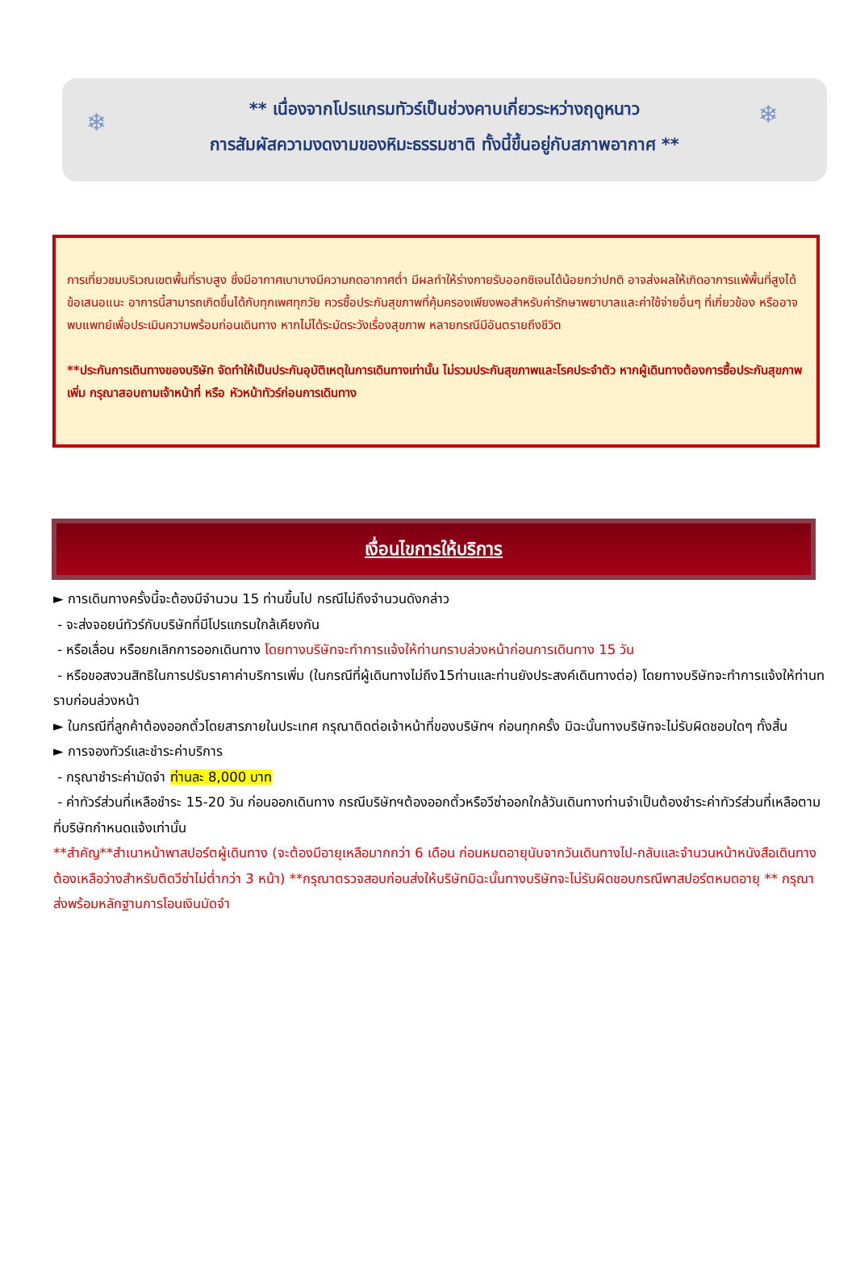❄ ❄
** เนื่องจากโปรแกรมทัวร์เป็นช่วงคาบเกี่ยวระหว่างฤดูหนาว
การสัมผัสความงดงามของหิมะธรรมชาติ ทั้งนี้ขึ้นอยู่กับสภาพอากาศ **
การเที่ยวชมบริเวณเขตพื้นที่ราบสูง ซึ่งมีอากาศเบาบางมีความกดอากาศต่ำ มีผลทำให้ร่างกายรับออกซิเจนได้น้อยกว่าปกติ อาจส่งผลให้เกิดอาการแพ้พื้นที่สูงได้ ข้อเสนอแนะ อาการนี้สามารถเกิดขึ้นได้กับทุกเพศทุกวัย ควรซื้อประกันสุขภาพที่คุ้มครองเพียงพอสำหรับค่ารักษาพยาบาลและค่าใช้จ่ายอื่นๆ ที่เกี่ยวข้อง หรืออาจพบแพทย์เพื่อประเมินความพร้อมก่อนเดินทาง หากไม่ได้ระมัดระวังเรื่องสุขภาพ หลายกรณีมีอันตรายถึงชีวิต
**ประกันการเดินทางของบริษัท จัดทำให้เป็นประกันอุบัติเหตุในการเดินทางเท่านั้น ไม่รวมประกันสุขภาพและโรคประจำตัว หากผู้เดินทางต้องการซื้อประกันสุขภาพเพิ่ม กรุณาสอบถามเจ้าหน้าที่ หรือ หัวหน้าทัวร์ก่อนการเดินทาง
เงื่อนไขการให้บริการ
► การเดินทางครั้งนี้จะต้องมีจำนวน 15 ท่านขึ้นไป กรณีไม่ถึงจำนวนดังกล่าว
- จะส่งจอยน์ทัวร์กับบริษัทที่มีโปรแกรมใกล้เคียงกัน
- หรือเลื่อน หรือยกเลิกการออกเดินทาง โดยทางบริษัทจะทำการแจ้งให้ท่านทราบล่วงหน้าก่อนการเดินทาง 15 วัน
- หรือขอสงวนสิทธิในการปรับราคาค่าบริการเพิ่ม (ในกรณีที่ผู้เดินทางไม่ถึง15ท่านและท่านยังประสงค์เดินทางต่อ) โดยทางบริษัทจะทำการแจ้งให้ท่านทราบก่อนล่วงหน้า
► ในกรณีที่ลูกค้าต้องออกตั๋วโดยสารภายในประเทศ กรุณาติดต่อเจ้าหน้าที่ของบริษัทฯ ก่อนทุกครั้ง มิฉะนั้นทางบริษัทจะไม่รับผิดชอบใดๆ ทั้งสิ้น
► การจองทัวร์และชำระค่าบริการ
- กรุณาชำระค่ามัดจำ ท่านละ 8,000 บาท
- ค่าทัวร์ส่วนที่เหลือชำระ 15-20 วัน ก่อนออกเดินทาง กรณีบริษัทฯต้องออกตั๋วหรือวีซ่าออกใกล้วันเดินทางท่านจำเป็นต้องชำระค่าทัวร์ส่วนที่เหลือตามที่บริษัทกำหนดแจ้งเท่านั้น
**สำคัญ**สำเนาหน้าพาสปอร์ตผู้เดินทาง (จะต้องมีอายุเหลือมากกว่า 6 เดือน ก่อนหมดอายุนับจากวันเดินทางไป-กลับและจำนวนหน้าหนังสือเดินทางต้องเหลือว่างสำหรับติดวีซ่าไม่ต่ำกว่า 3 หน้า) **กรุณาตรวจสอบก่อนส่งให้บริษัทมิฉะนั้นทางบริษัทจะไม่รับผิดชอบกรณีพาสปอร์ตหมดอายุ ** กรุณาส่งพร้อมหลักฐานการโอนเงินมัดจำ